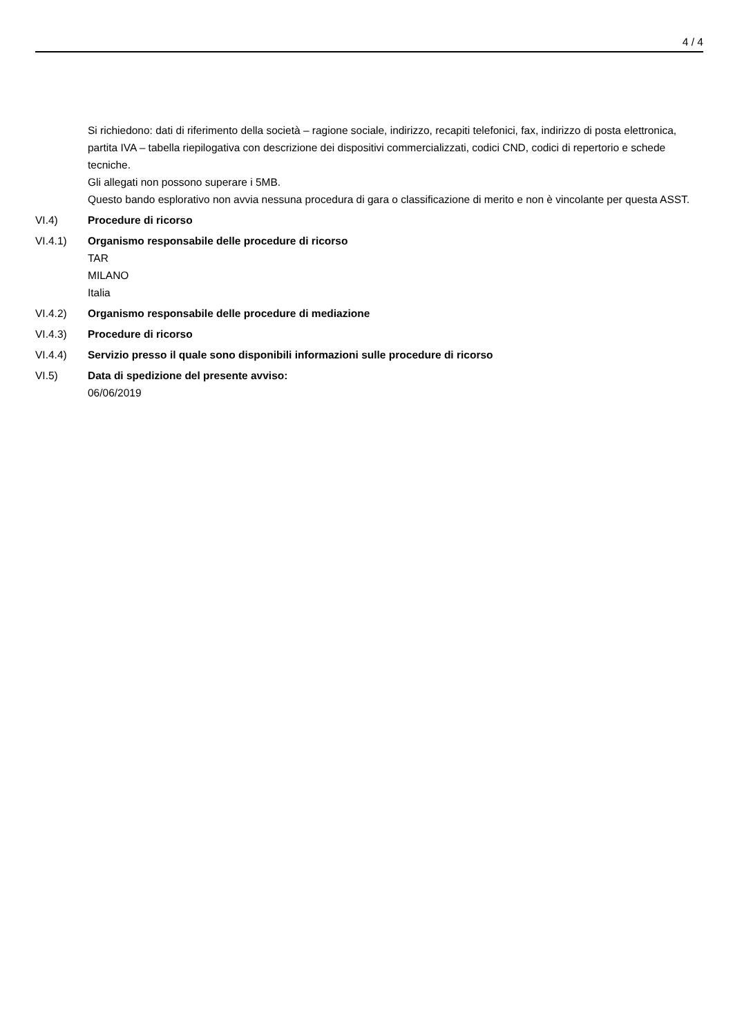4 / 4
Si richiedono: dati di riferimento della società – ragione sociale, indirizzo, recapiti telefonici, fax, indirizzo di posta elettronica, partita IVA – tabella riepilogativa con descrizione dei dispositivi commercializzati, codici CND, codici di repertorio e schede tecniche.
Gli allegati non possono superare i 5MB.
Questo bando esplorativo non avvia nessuna procedura di gara o classificazione di merito e non è vincolante per questa ASST.
VI.4) Procedure di ricorso
VI.4.1) Organismo responsabile delle procedure di ricorso
TAR
MILANO
Italia
VI.4.2) Organismo responsabile delle procedure di mediazione
VI.4.3) Procedure di ricorso
VI.4.4) Servizio presso il quale sono disponibili informazioni sulle procedure di ricorso
VI.5) Data di spedizione del presente avviso:
06/06/2019